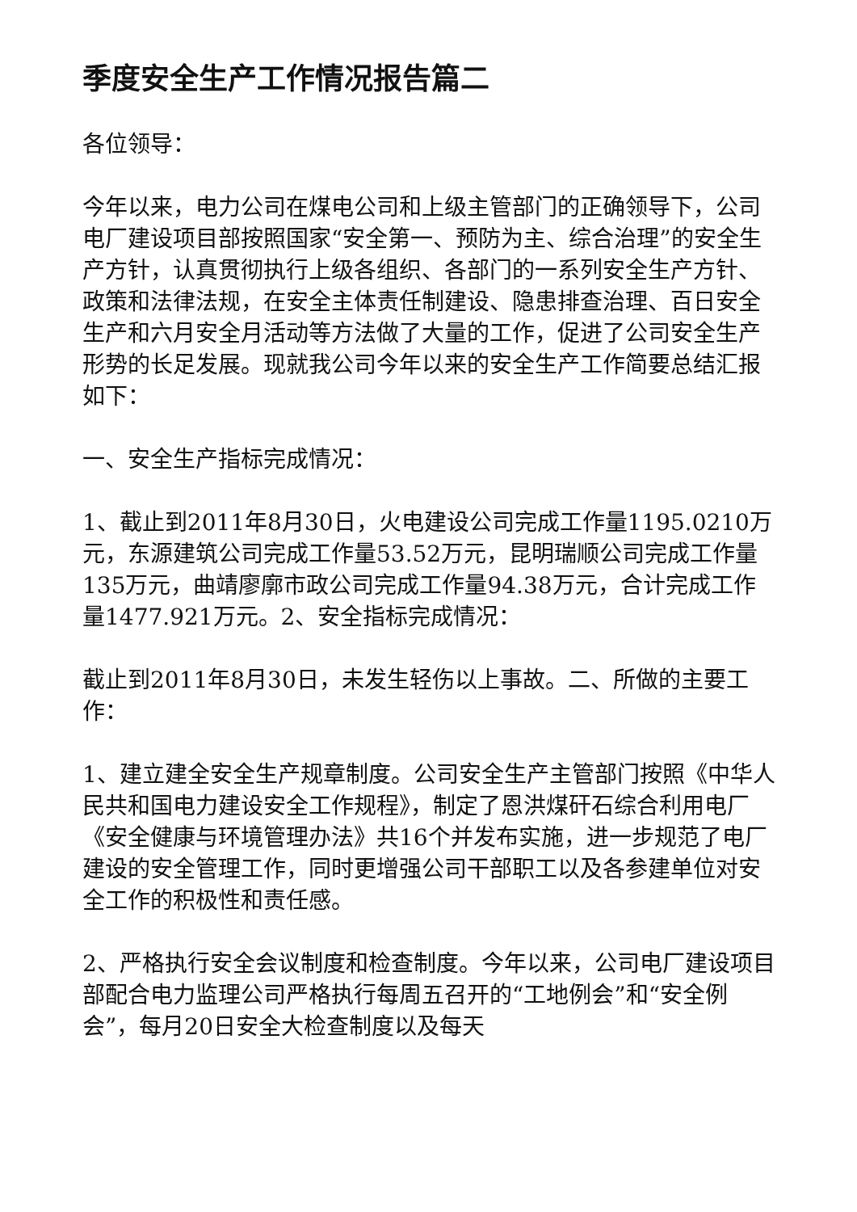季度安全生产工作情况报告篇二
各位领导：
今年以来，电力公司在煤电公司和上级主管部门的正确领导下，公司电厂建设项目部按照国家“安全第一、预防为主、综合治理”的安全生产方针，认真贯彻执行上级各组织、各部门的一系列安全生产方针、政策和法律法规，在安全主体责任制建设、隐患排查治理、百日安全生产和六月安全月活动等方法做了大量的工作，促进了公司安全生产形势的长足发展。现就我公司今年以来的安全生产工作简要总结汇报如下：
一、安全生产指标完成情况：
1、截止到2011年8月30日，火电建设公司完成工作量1195.0210万元，东源建筑公司完成工作量53.52万元，昆明瑞顺公司完成工作量135万元，曲靖廖廓市政公司完成工作量94.38万元，合计完成工作量1477.921万元。2、安全指标完成情况：
截止到2011年8月30日，未发生轻伤以上事故。二、所做的主要工作：
1、建立建全安全生产规章制度。公司安全生产主管部门按照《中华人民共和国电力建设安全工作规程》，制定了恩洪煤矸石综合利用电厂《安全健康与环境管理办法》共16个并发布实施，进一步规范了电厂建设的安全管理工作，同时更增强公司干部职工以及各参建单位对安全工作的积极性和责任感。
2、严格执行安全会议制度和检查制度。今年以来，公司电厂建设项目部配合电力监理公司严格执行每周五召开的“工地例会”和“安全例会”，每月20日安全大检查制度以及每天